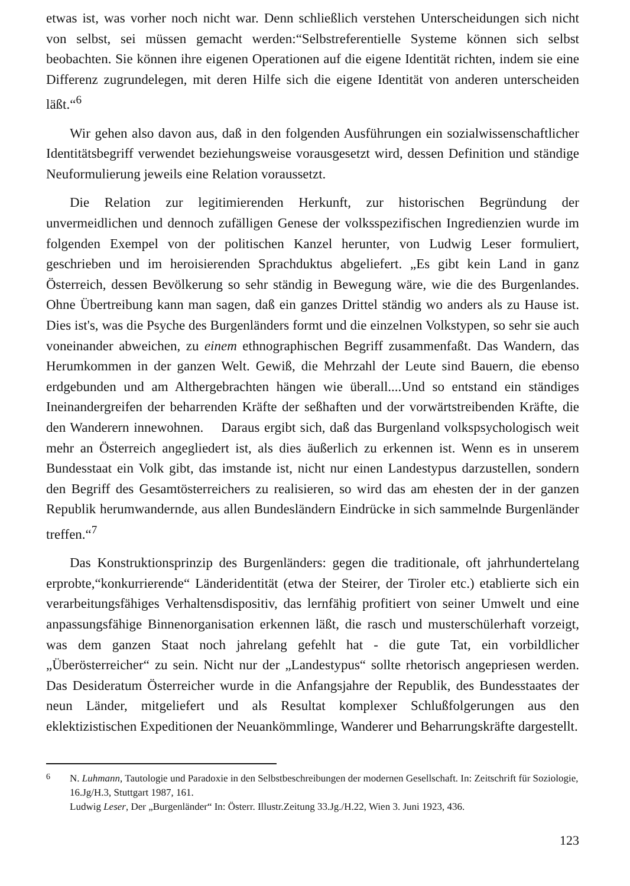etwas ist, was vorher noch nicht war. Denn schließlich verstehen Unterscheidungen sich nicht von selbst, sei müssen gemacht werden:“Selbstreferentielle Systeme können sich selbst beobachten. Sie können ihre eigenen Operationen auf die eigene Identität richten, indem sie eine Differenz zugrundelegen, mit deren Hilfe sich die eigene Identität von anderen unterscheiden läßt.“<sup>6</sup>
Wir gehen also davon aus, daß in den folgenden Ausführungen ein sozialwissenschaftlicher Identitätsbegriff verwendet beziehungsweise vorausgesetzt wird, dessen Definition und ständige Neuformulierung jeweils eine Relation voraussetzt.
Die Relation zur legitimierenden Herkunft, zur historischen Begründung der unvermeidlichen und dennoch zufälligen Genese der volksspezifischen Ingredienzien wurde im folgenden Exempel von der politischen Kanzel herunter, von Ludwig Leser formuliert, geschrieben und im heroisierenden Sprachduktus abgeliefert. „Es gibt kein Land in ganz Österreich, dessen Bevölkerung so sehr ständig in Bewegung wäre, wie die des Burgenlandes. Ohne Übertreibung kann man sagen, daß ein ganzes Drittel ständig wo anders als zu Hause ist. Dies ist's, was die Psyche des Burgenländers formt und die einzelnen Volkstypen, so sehr sie auch voneinander abweichen, zu einem ethnographischen Begriff zusammenfaßt. Das Wandern, das Herumkommen in der ganzen Welt. Gewiß, die Mehrzahl der Leute sind Bauern, die ebenso erdgebunden und am Althergebrachten hängen wie überall....Und so entstand ein ständiges Ineinandergreifen der beharrenden Kräfte der seßhaften und der vorwärtstreibenden Kräfte, die den Wanderern innewohnen. Daraus ergibt sich, daß das Burgenland volkspsychologisch weit mehr an Österreich angegliedert ist, als dies äußerlich zu erkennen ist. Wenn es in unserem Bundesstaat ein Volk gibt, das imstande ist, nicht nur einen Landestypus darzustellen, sondern den Begriff des Gesamtösterreichers zu realisieren, so wird das am ehesten der in der ganzen Republik herumwandernde, aus allen Bundesländern Eindrücke in sich sammelnde Burgenländer treffen.“<sup>7</sup>
Das Konstruktionsprinzip des Burgenländers: gegen die traditionale, oft jahrhundertelang erprobte,“konkurrierende“ Länderidentität (etwa der Steirer, der Tiroler etc.) etablierte sich ein verarbeitungsfähiges Verhaltensdispositiv, das lernfähig profitiert von seiner Umwelt und eine anpassungsfähige Binnenorganisation erkennen läßt, die rasch und musterschülerhaft vorzeigt, was dem ganzen Staat noch jahrelang gefehlt hat - die gute Tat, ein vorbildlicher „Überösterreicher“ zu sein. Nicht nur der „Landestypus“ sollte rhetorisch angepriesen werden. Das Desideratum Österreicher wurde in die Anfangsjahre der Republik, des Bundesstaates der neun Länder, mitgeliefert und als Resultat komplexer Schlußfolgerungen aus den eklektizistischen Expeditionen der Neuankömmlinge, Wanderer und Beharrungskräfte dargestellt.
<sup>6</sup> N. Luhmann, Tautologie und Paradoxie in den Selbstbeschreibungen der modernen Gesellschaft. In: Zeitschrift für Soziologie, 16.Jg/H.3, Stuttgart 1987, 161.
Ludwig Leser, Der „Burgenländer“ In: Österr. Illustr.Zeitung 33.Jg./H.22, Wien 3. Juni 1923, 436.
123